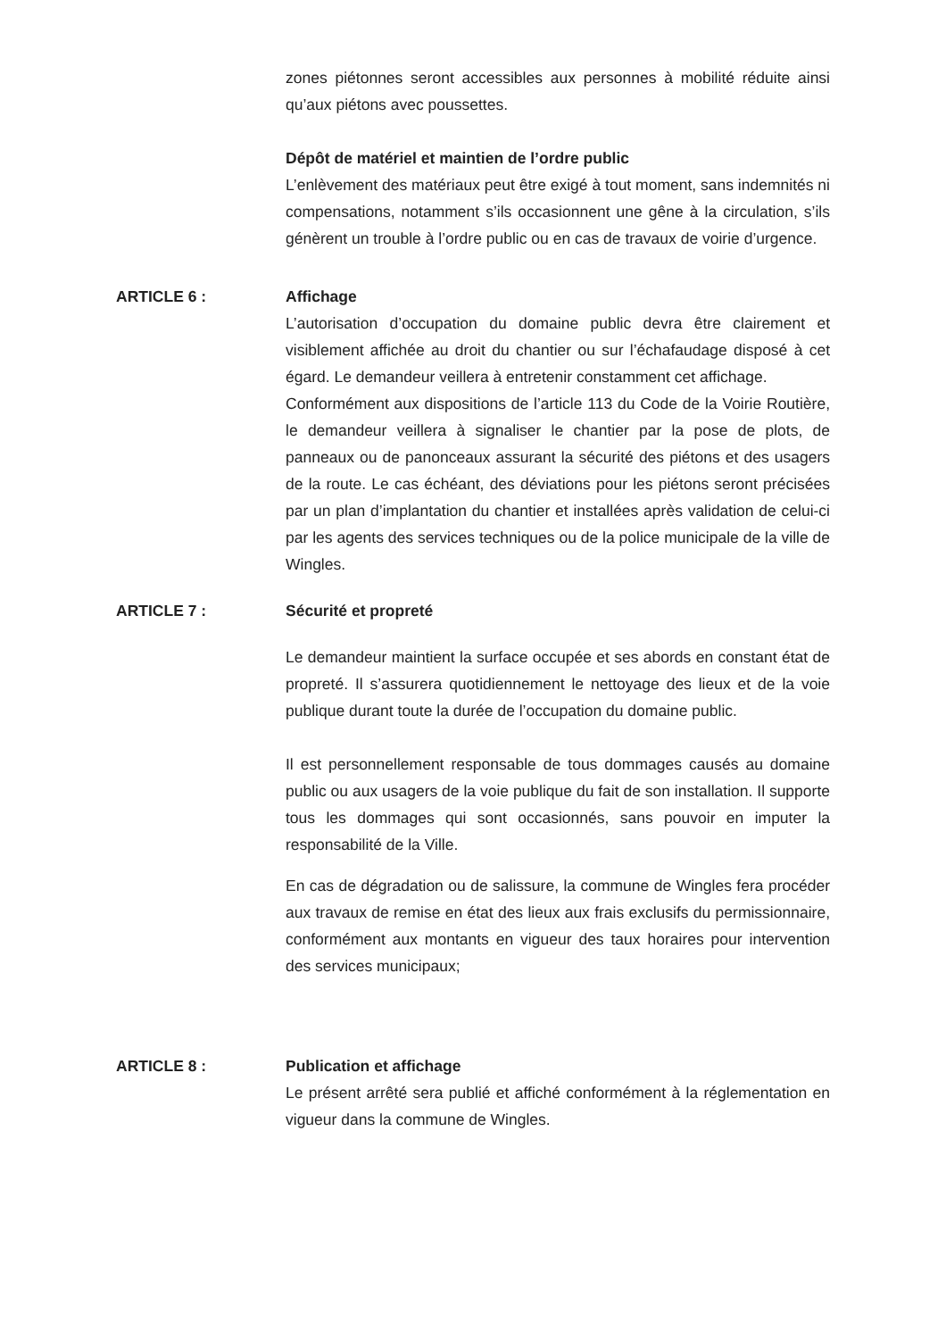zones piétonnes seront accessibles aux personnes à mobilité réduite ainsi qu’aux piétons avec poussettes.
Dépôt de matériel et maintien de l’ordre public
L’enlèvement des matériaux peut être exigé à tout moment, sans indemnités ni compensations, notamment s’ils occasionnent une gêne à la circulation, s’ils génèrent un trouble à l’ordre public ou en cas de travaux de voirie d’urgence.
ARTICLE 6 : Affichage
L’autorisation d’occupation du domaine public devra être clairement et visiblement affichée au droit du chantier ou sur l’échafaudage disposé à cet égard. Le demandeur veillera à entretenir constamment cet affichage.
Conformément aux dispositions de l’article 113 du Code de la Voirie Routière, le demandeur veillera à signaliser le chantier par la pose de plots, de panneaux ou de panonceaux assurant la sécurité des piétons et des usagers de la route. Le cas échéant, des déviations pour les piétons seront précisées par un plan d’implantation du chantier et installées après validation de celui-ci par les agents des services techniques ou de la police municipale de la ville de Wingles.
ARTICLE 7 : Sécurité et propreté
Le demandeur maintient la surface occupée et ses abords en constant état de propreté. Il s’assurera quotidiennement le nettoyage des lieux et de la voie publique durant toute la durée de l’occupation du domaine public.
Il est personnellement responsable de tous dommages causés au domaine public ou aux usagers de la voie publique du fait de son installation. Il supporte tous les dommages qui sont occasionnés, sans pouvoir en imputer la responsabilité de la Ville.
En cas de dégradation ou de salissure, la commune de Wingles fera procéder aux travaux de remise en état des lieux aux frais exclusifs du permissionnaire, conformément aux montants en vigueur des taux horaires pour intervention des services municipaux;
ARTICLE 8 : Publication et affichage
Le présent arrêté sera publié et affiché conformément à la réglementation en vigueur dans la commune de Wingles.